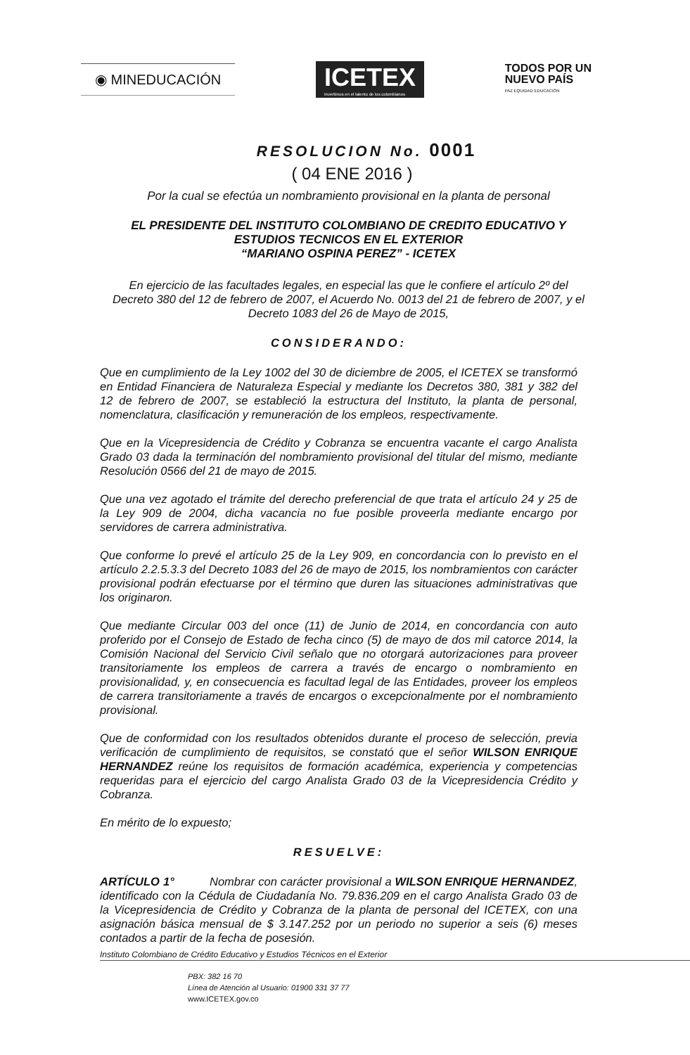◉ MINEDUCACIÓN
ICETEX
Invertimos en el talento de los colombianos
TODOS POR UN
NUEVO PAÍS
PAZ EQUIDAD EDUCACIÓN
RESOLUCION No. 0001
( 04 ENE 2016 )
Por la cual se efectúa un nombramiento provisional en la planta de personal
EL PRESIDENTE DEL INSTITUTO COLOMBIANO DE CREDITO EDUCATIVO Y ESTUDIOS TECNICOS EN EL EXTERIOR
“MARIANO OSPINA PEREZ” - ICETEX
En ejercicio de las facultades legales, en especial las que le confiere el artículo 2º del Decreto 380 del 12 de febrero de 2007, el Acuerdo No. 0013 del 21 de febrero de 2007, y el Decreto 1083 del 26 de Mayo de 2015,
CONSIDERANDO:
Que en cumplimiento de la Ley 1002 del 30 de diciembre de 2005, el ICETEX se transformó en Entidad Financiera de Naturaleza Especial y mediante los Decretos 380, 381 y 382 del 12 de febrero de 2007, se estableció la estructura del Instituto, la planta de personal, nomenclatura, clasificación y remuneración de los empleos, respectivamente.
Que en la Vicepresidencia de Crédito y Cobranza se encuentra vacante el cargo Analista Grado 03 dada la terminación del nombramiento provisional del titular del mismo, mediante Resolución 0566 del 21 de mayo de 2015.
Que una vez agotado el trámite del derecho preferencial de que trata el artículo 24 y 25 de la Ley 909 de 2004, dicha vacancia no fue posible proveerla mediante encargo por servidores de carrera administrativa.
Que conforme lo prevé el artículo 25 de la Ley 909, en concordancia con lo previsto en el artículo 2.2.5.3.3 del Decreto 1083 del 26 de mayo de 2015, los nombramientos con carácter provisional podrán efectuarse por el término que duren las situaciones administrativas que los originaron.
Que mediante Circular 003 del once (11) de Junio de 2014, en concordancia con auto proferido por el Consejo de Estado de fecha cinco (5) de mayo de dos mil catorce 2014, la Comisión Nacional del Servicio Civil señalo que no otorgará autorizaciones para proveer transitoriamente los empleos de carrera a través de encargo o nombramiento en provisionalidad, y, en consecuencia es facultad legal de las Entidades, proveer los empleos de carrera transitoriamente a través de encargos o excepcionalmente por el nombramiento provisional.
Que de conformidad con los resultados obtenidos durante el proceso de selección, previa verificación de cumplimiento de requisitos, se constató que el señor WILSON ENRIQUE HERNANDEZ reúne los requisitos de formación académica, experiencia y competencias requeridas para el ejercicio del cargo Analista Grado 03 de la Vicepresidencia Crédito y Cobranza.
En mérito de lo expuesto;
RESUELVE:
ARTÍCULO 1° Nombrar con carácter provisional a WILSON ENRIQUE HERNANDEZ, identificado con la Cédula de Ciudadanía No. 79.836.209 en el cargo Analista Grado 03 de la Vicepresidencia de Crédito y Cobranza de la planta de personal del ICETEX, con una asignación básica mensual de $ 3.147.252 por un periodo no superior a seis (6) meses contados a partir de la fecha de posesión.
Instituto Colombiano de Crédito Educativo y Estudios Técnicos en el Exterior
PBX: 382 16 70
Línea de Atención al Usuario: 01900 331 37 77
www.ICETEX.gov.co